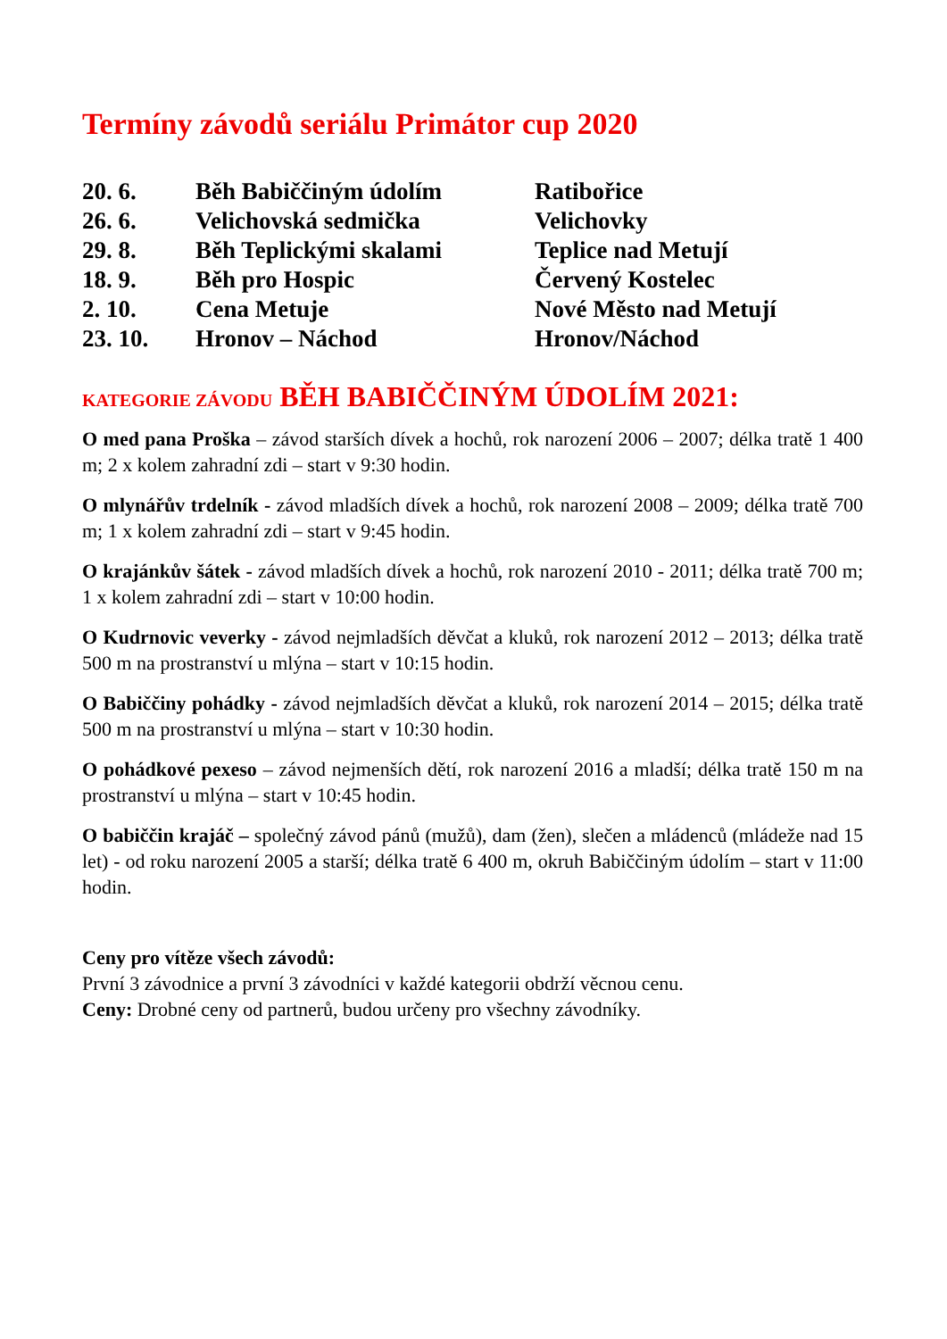Termíny závodů seriálu Primátor cup 2020
| 20. 6. | Běh Babiččiným údolím | Ratibořice |
| 26. 6. | Velichovská sedmička | Velichovky |
| 29. 8. | Běh Teplickými skalami | Teplice nad Metují |
| 18. 9. | Běh pro Hospic | Červený Kostelec |
| 2. 10. | Cena Metuje | Nové Město nad Metují |
| 23. 10. | Hronov – Náchod | Hronov/Náchod |
KATEGORIE ZÁVODU BĚH BABIČČINÝM ÚDOLÍM 2021:
O med pana Proška – závod starších dívek a hochů, rok narození 2006 – 2007; délka tratě 1 400 m; 2 x kolem zahradní zdi – start v 9:30 hodin.
O mlynářův trdelník - závod mladších dívek a hochů, rok narození 2008 – 2009; délka tratě 700 m; 1 x kolem zahradní zdi – start v 9:45 hodin.
O krajánkův šátek - závod mladších dívek a hochů, rok narození 2010 - 2011; délka tratě 700 m; 1 x kolem zahradní zdi – start v 10:00 hodin.
O Kudrnovic veverky - závod nejmladších děvčat a kluků, rok narození 2012 – 2013; délka tratě 500 m na prostranství u mlýna – start v 10:15 hodin.
O Babiččiny pohádky - závod nejmladších děvčat a kluků, rok narození 2014 – 2015; délka tratě 500 m na prostranství u mlýna – start v 10:30 hodin.
O pohádkové pexeso – závod nejmenších dětí, rok narození 2016 a mladší; délka tratě 150 m na prostranství u mlýna – start v 10:45 hodin.
O babiččin krajáč – společný závod pánů (mužů), dam (žen), slečen a mládenců (mládeže nad 15 let) - od roku narození 2005 a starší; délka tratě 6 400 m, okruh Babiččiným údolím – start v 11:00 hodin.
Ceny pro vítěze všech závodů:
První 3 závodnice a první 3 závodníci v každé kategorii obdrží věcnou cenu.
Ceny: Drobné ceny od partnerů, budou určeny pro všechny závodníky.